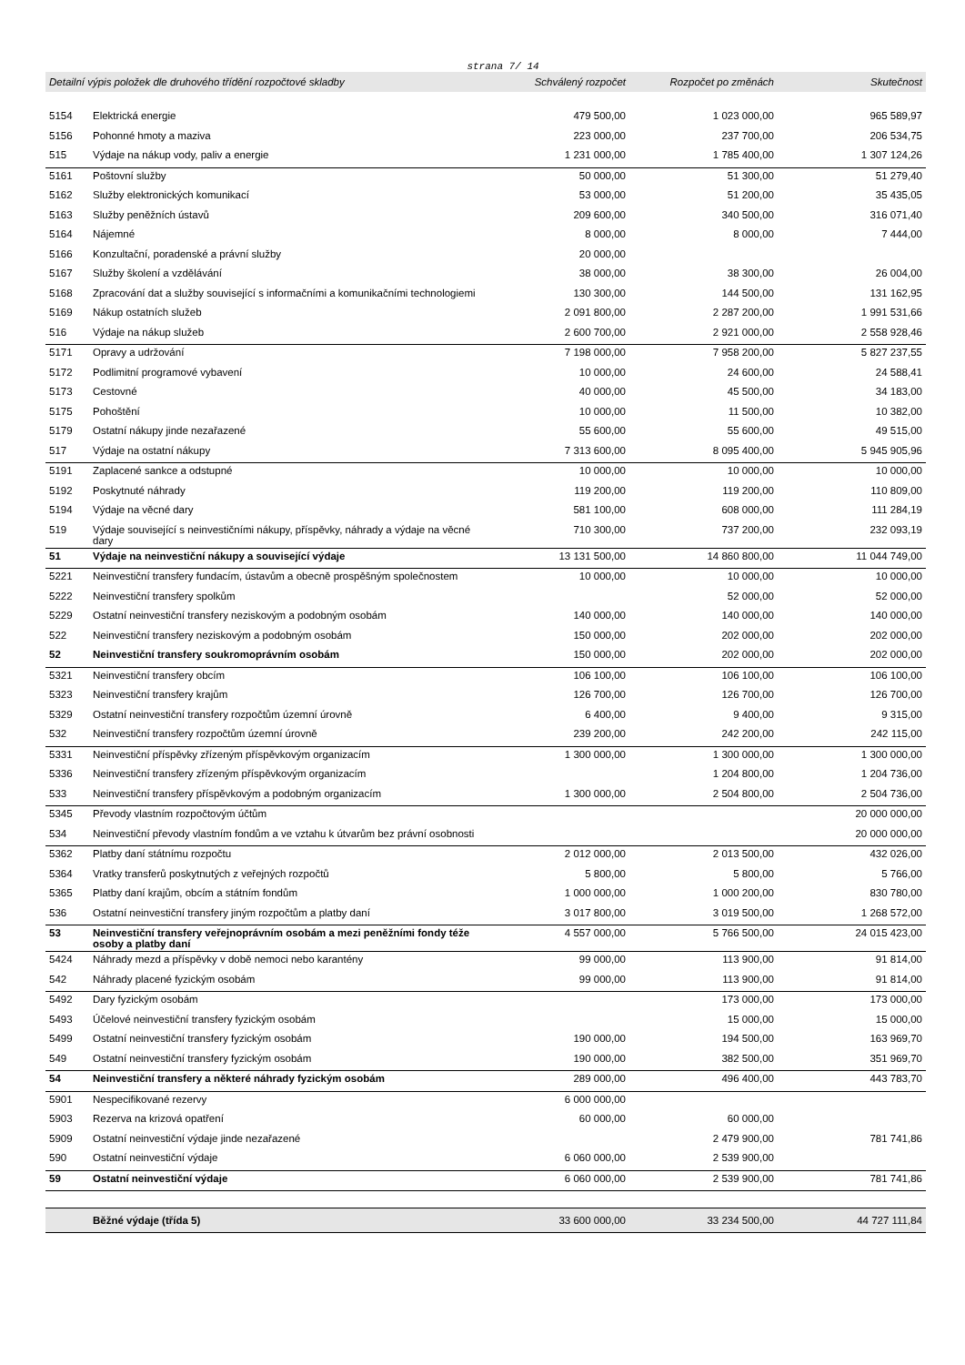strana 7/ 14
| Detailní výpis položek dle druhového třídění rozpočtové skladby | | Schválený rozpočet | Rozpočet po změnách | Skutečnost |
| --- | --- | --- | --- | --- |
| 5154 | Elektrická energie | 479 500,00 | 1 023 000,00 | 965 589,97 |
| 5156 | Pohonné hmoty a maziva | 223 000,00 | 237 700,00 | 206 534,75 |
| 515 | Výdaje na nákup vody, paliv a energie | 1 231 000,00 | 1 785 400,00 | 1 307 124,26 |
| 5161 | Poštovní služby | 50 000,00 | 51 300,00 | 51 279,40 |
| 5162 | Služby elektronických komunikací | 53 000,00 | 51 200,00 | 35 435,05 |
| 5163 | Služby peněžních ústavů | 209 600,00 | 340 500,00 | 316 071,40 |
| 5164 | Nájemné | 8 000,00 | 8 000,00 | 7 444,00 |
| 5166 | Konzultační, poradenské a právní služby | 20 000,00 | | |
| 5167 | Služby školení a vzdělávání | 38 000,00 | 38 300,00 | 26 004,00 |
| 5168 | Zpracování dat a služby související s informačními a komunikačními technologiemi | 130 300,00 | 144 500,00 | 131 162,95 |
| 5169 | Nákup ostatních služeb | 2 091 800,00 | 2 287 200,00 | 1 991 531,66 |
| 516 | Výdaje na nákup služeb | 2 600 700,00 | 2 921 000,00 | 2 558 928,46 |
| 5171 | Opravy a udržování | 7 198 000,00 | 7 958 200,00 | 5 827 237,55 |
| 5172 | Podlimitní programové vybavení | 10 000,00 | 24 600,00 | 24 588,41 |
| 5173 | Cestovné | 40 000,00 | 45 500,00 | 34 183,00 |
| 5175 | Pohoštění | 10 000,00 | 11 500,00 | 10 382,00 |
| 5179 | Ostatní nákupy jinde nezařazené | 55 600,00 | 55 600,00 | 49 515,00 |
| 517 | Výdaje na ostatní nákupy | 7 313 600,00 | 8 095 400,00 | 5 945 905,96 |
| 5191 | Zaplacené sankce a odstupné | 10 000,00 | 10 000,00 | 10 000,00 |
| 5192 | Poskytnuté náhrady | 119 200,00 | 119 200,00 | 110 809,00 |
| 5194 | Výdaje na věcné dary | 581 100,00 | 608 000,00 | 111 284,19 |
| 519 | Výdaje související s neinvestičními nákupy, příspěvky, náhrady a výdaje na věcné dary | 710 300,00 | 737 200,00 | 232 093,19 |
| 51 | Výdaje na neinvestiční nákupy a související výdaje | 13 131 500,00 | 14 860 800,00 | 11 044 749,00 |
| 5221 | Neinvestiční transfery fundacím, ústavům a obecně prospěšným společnostem | 10 000,00 | 10 000,00 | 10 000,00 |
| 5222 | Neinvestiční transfery spolkům | | 52 000,00 | 52 000,00 |
| 5229 | Ostatní neinvestiční transfery neziskovým a podobným osobám | 140 000,00 | 140 000,00 | 140 000,00 |
| 522 | Neinvestiční transfery neziskovým a podobným osobám | 150 000,00 | 202 000,00 | 202 000,00 |
| 52 | Neinvestiční transfery soukromoprávním osobám | 150 000,00 | 202 000,00 | 202 000,00 |
| 5321 | Neinvestiční transfery obcím | 106 100,00 | 106 100,00 | 106 100,00 |
| 5323 | Neinvestiční transfery krajům | 126 700,00 | 126 700,00 | 126 700,00 |
| 5329 | Ostatní neinvestiční transfery rozpočtům územní úrovně | 6 400,00 | 9 400,00 | 9 315,00 |
| 532 | Neinvestiční transfery rozpočtům územní úrovně | 239 200,00 | 242 200,00 | 242 115,00 |
| 5331 | Neinvestiční příspěvky zřízeným příspěvkovým organizacím | 1 300 000,00 | 1 300 000,00 | 1 300 000,00 |
| 5336 | Neinvestiční transfery zřízeným příspěvkovým organizacím | | 1 204 800,00 | 1 204 736,00 |
| 533 | Neinvestiční transfery příspěvkovým a podobným organizacím | 1 300 000,00 | 2 504 800,00 | 2 504 736,00 |
| 5345 | Převody vlastním rozpočtovým účtům | | | 20 000 000,00 |
| 534 | Neinvestiční převody vlastním fondům a ve vztahu k útvarům bez právní osobnosti | | | 20 000 000,00 |
| 5362 | Platby daní státnímu rozpočtu | 2 012 000,00 | 2 013 500,00 | 432 026,00 |
| 5364 | Vratky transferů poskytnutých z veřejných rozpočtů | 5 800,00 | 5 800,00 | 5 766,00 |
| 5365 | Platby daní krajům, obcím a státním fondům | 1 000 000,00 | 1 000 200,00 | 830 780,00 |
| 536 | Ostatní neinvestiční transfery jiným rozpočtům a platby daní | 3 017 800,00 | 3 019 500,00 | 1 268 572,00 |
| 53 | Neinvestiční transfery veřejnoprávním osobám a mezi peněžními fondy téže osoby a platby daní | 4 557 000,00 | 5 766 500,00 | 24 015 423,00 |
| 5424 | Náhrady mezd a příspěvky v době nemoci nebo karantény | 99 000,00 | 113 900,00 | 91 814,00 |
| 542 | Náhrady placené fyzickým osobám | 99 000,00 | 113 900,00 | 91 814,00 |
| 5492 | Dary fyzickým osobám | | 173 000,00 | 173 000,00 |
| 5493 | Účelové neinvestiční transfery fyzickým osobám | | 15 000,00 | 15 000,00 |
| 5499 | Ostatní neinvestiční transfery fyzickým osobám | 190 000,00 | 194 500,00 | 163 969,70 |
| 549 | Ostatní neinvestiční transfery fyzickým osobám | 190 000,00 | 382 500,00 | 351 969,70 |
| 54 | Neinvestiční transfery a některé náhrady fyzickým osobám | 289 000,00 | 496 400,00 | 443 783,70 |
| 5901 | Nespecifikované rezervy | 6 000 000,00 | | |
| 5903 | Rezerva na krizová opatření | 60 000,00 | 60 000,00 | |
| 5909 | Ostatní neinvestiční výdaje jinde nezařazené | | 2 479 900,00 | 781 741,86 |
| 590 | Ostatní neinvestiční výdaje | 6 060 000,00 | 2 539 900,00 | |
| 59 | Ostatní neinvestiční výdaje | 6 060 000,00 | 2 539 900,00 | 781 741,86 |
| | Běžné výdaje (třída 5) | 33 600 000,00 | 33 234 500,00 | 44 727 111,84 |